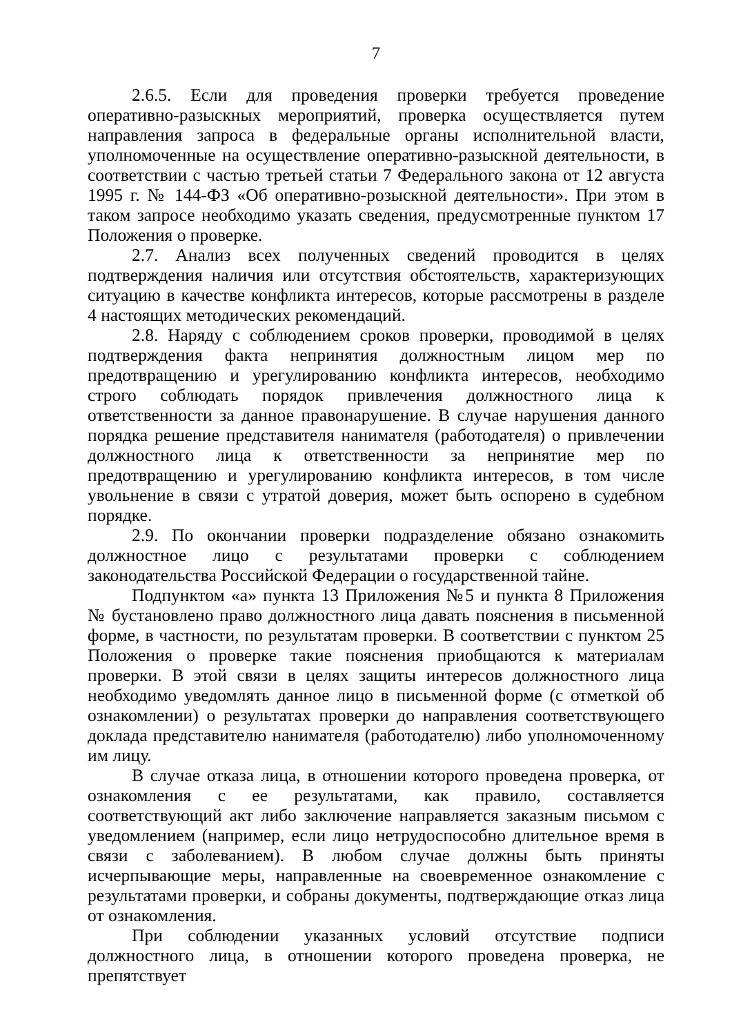7
2.6.5. Если для проведения проверки требуется проведение оперативно-разыскных мероприятий, проверка осуществляется путем направления запроса в федеральные органы исполнительной власти, уполномоченные на осуществление оперативно-разыскной деятельности, в соответствии с частью третьей статьи 7 Федерального закона от 12 августа 1995 г. № 144-ФЗ «Об оперативно-розыскной деятельности». При этом в таком запросе необходимо указать сведения, предусмотренные пунктом 17 Положения о проверке.
2.7. Анализ всех полученных сведений проводится в целях подтверждения наличия или отсутствия обстоятельств, характеризующих ситуацию в качестве конфликта интересов, которые рассмотрены в разделе 4 настоящих методических рекомендаций.
2.8. Наряду с соблюдением сроков проверки, проводимой в целях подтверждения факта непринятия должностным лицом мер по предотвращению и урегулированию конфликта интересов, необходимо строго соблюдать порядок привлечения должностного лица к ответственности за данное правонарушение. В случае нарушения данного порядка решение представителя нанимателя (работодателя) о привлечении должностного лица к ответственности за непринятие мер по предотвращению и урегулированию конфликта интересов, в том числе увольнение в связи с утратой доверия, может быть оспорено в судебном порядке.
2.9. По окончании проверки подразделение обязано ознакомить должностное лицо с результатами проверки с соблюдением законодательства Российской Федерации о государственной тайне.
Подпунктом «а» пункта 13 Приложения №5 и пункта 8 Приложения № бустановлено право должностного лица давать пояснения в письменной форме, в частности, по результатам проверки. В соответствии с пунктом 25 Положения о проверке такие пояснения приобщаются к материалам проверки. В этой связи в целях защиты интересов должностного лица необходимо уведомлять данное лицо в письменной форме (с отметкой об ознакомлении) о результатах проверки до направления соответствующего доклада представителю нанимателя (работодателю) либо уполномоченному им лицу.
В случае отказа лица, в отношении которого проведена проверка, от ознакомления с ее результатами, как правило, составляется соответствующий акт либо заключение направляется заказным письмом с уведомлением (например, если лицо нетрудоспособно длительное время в связи с заболеванием). В любом случае должны быть приняты исчерпывающие меры, направленные на своевременное ознакомление с результатами проверки, и собраны документы, подтверждающие отказ лица от ознакомления.
При соблюдении указанных условий отсутствие подписи должностного лица, в отношении которого проведена проверка, не препятствует